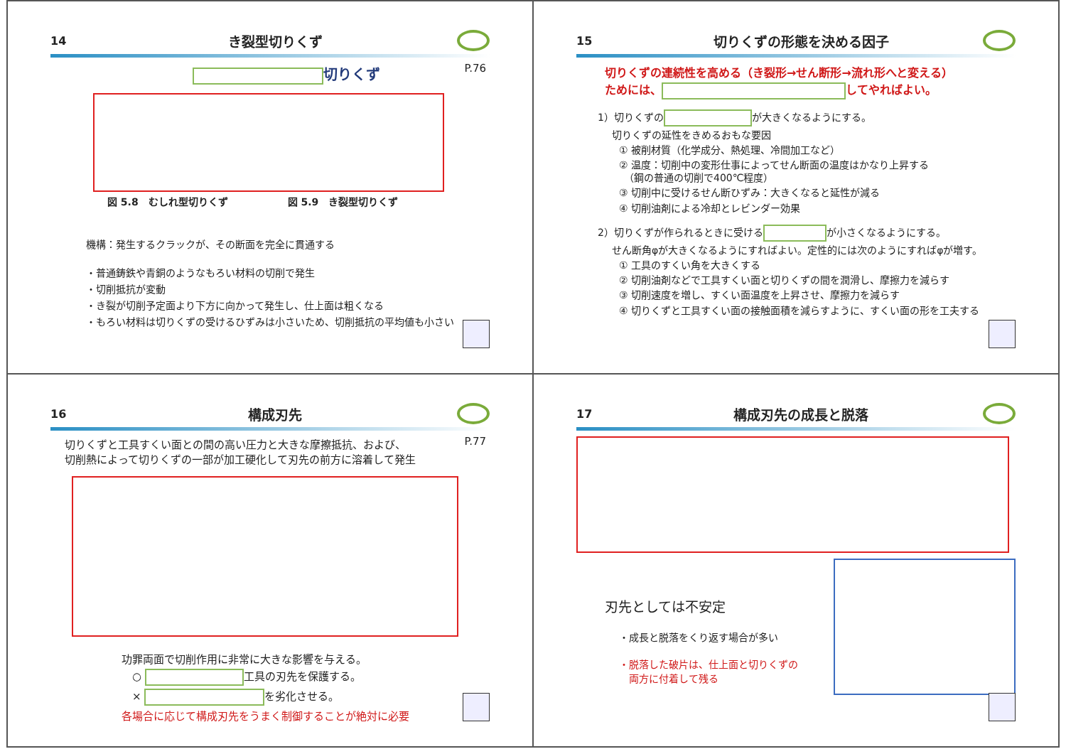14 き裂型切りくず
P.76
切りくず
図 5.8　むしれ型切りくず　　　　　　図 5.9　き裂型切りくず
機構：発生するクラックが、その断面を完全に貫通する
・普通鋳鉄や青銅のようなもろい材料の切削で発生
・切削抵抗が変動
・き裂が切削予定面より下方に向かって発生し、仕上面は粗くなる
・もろい材料は切りくずの受けるひずみは小さいため、切削抵抗の平均値も小さい
15 切りくずの形態を決める因子
切りくずの連続性を高める（き裂形→せん断形→流れ形へと変える）
ためには、 してやればよい。
1）切りくずの が大きくなるようにする。
切りくずの延性をきめるおもな要因
① 被削材質（化学成分、熱処理、冷間加工など）
② 温度：切削中の変形仕事によってせん断面の温度はかなり上昇する
　（鋼の普通の切削で400℃程度）
③ 切削中に受けるせん断ひずみ：大きくなると延性が減る
④ 切削油剤による冷却とレビンダー効果
2）切りくずが作られるときに受ける が小さくなるようにする。
せん断角φが大きくなるようにすればよい。定性的には次のようにすればφが増す。
① 工具のすくい角を大きくする
② 切削油剤などで工具すくい面と切りくずの間を潤滑し、摩擦力を減らす
③ 切削速度を増し、すくい面温度を上昇させ、摩擦力を減らす
④ 切りくずと工具すくい面の接触面積を減らすように、すくい面の形を工夫する
16 構成刃先
P.77
切りくずと工具すくい面との間の高い圧力と大きな摩擦抵抗、および、
切削熱によって切りくずの一部が加工硬化して刃先の前方に溶着して発生
功罪両面で切削作用に非常に大きな影響を与える。
　○ 工具の刃先を保護する。
　× を劣化させる。
各場合に応じて構成刃先をうまく制御することが絶対に必要
17 構成刃先の成長と脱落
刃先としては不安定
・成長と脱落をくり返す場合が多い
・脱落した破片は、仕上面と切りくずの
　両方に付着して残る